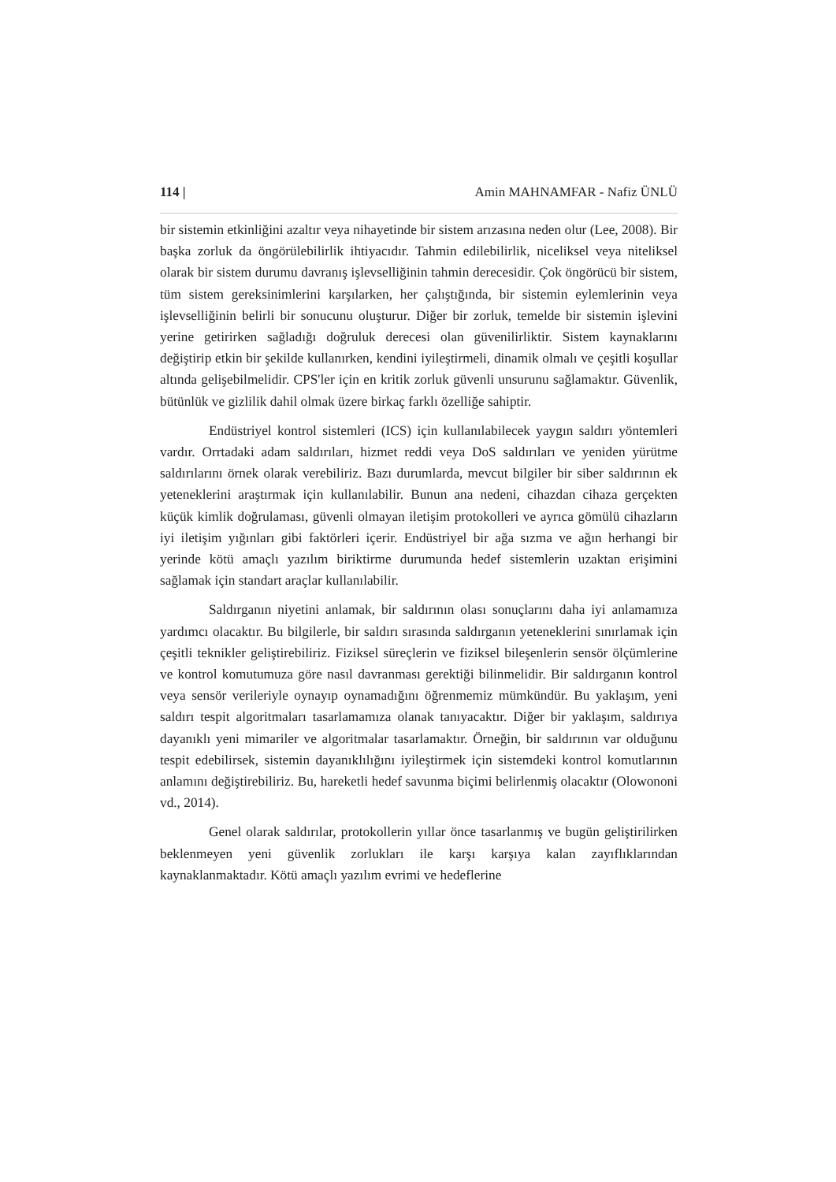114 | Amin MAHNAMFAR - Nafiz ÜNLÜ
bir sistemin etkinliğini azaltır veya nihayetinde bir sistem arızasına neden olur (Lee, 2008). Bir başka zorluk da öngörülebilirlik ihtiyacıdır. Tahmin edilebilirlik, niceliksel veya niteliksel olarak bir sistem durumu davranış işlevselliğinin tahmin derecesidir. Çok öngörücü bir sistem, tüm sistem gereksinimlerini karşılarken, her çalıştığında, bir sistemin eylemlerinin veya işlevselliğinin belirli bir sonucunu oluşturur. Diğer bir zorluk, temelde bir sistemin işlevini yerine getirirken sağladığı doğruluk derecesi olan güvenilirliktir. Sistem kaynaklarını değiştirip etkin bir şekilde kullanırken, kendini iyileştirmeli, dinamik olmalı ve çeşitli koşullar altında gelişebilmelidir. CPS'ler için en kritik zorluk güvenli unsurunu sağlamaktır. Güvenlik, bütünlük ve gizlilik dahil olmak üzere birkaç farklı özelliğe sahiptir.
Endüstriyel kontrol sistemleri (ICS) için kullanılabilecek yaygın saldırı yöntemleri vardır. Orrtadaki adam saldırıları, hizmet reddi veya DoS saldırıları ve yeniden yürütme saldırılarını örnek olarak verebiliriz. Bazı durumlarda, mevcut bilgiler bir siber saldırının ek yeteneklerini araştırmak için kullanılabilir. Bunun ana nedeni, cihazdan cihaza gerçekten küçük kimlik doğrulaması, güvenli olmayan iletişim protokolleri ve ayrıca gömülü cihazların iyi iletişim yığınları gibi faktörleri içerir. Endüstriyel bir ağa sızma ve ağın herhangi bir yerinde kötü amaçlı yazılım biriktirme durumunda hedef sistemlerin uzaktan erişimini sağlamak için standart araçlar kullanılabilir.
Saldırganın niyetini anlamak, bir saldırının olası sonuçlarını daha iyi anlamamıza yardımcı olacaktır. Bu bilgilerle, bir saldırı sırasında saldırganın yeteneklerini sınırlamak için çeşitli teknikler geliştirebiliriz. Fiziksel süreçlerin ve fiziksel bileşenlerin sensör ölçümlerine ve kontrol komutumuza göre nasıl davranması gerektiği bilinmelidir. Bir saldırganın kontrol veya sensör verileriyle oynayıp oynamadığını öğrenmemiz mümkündür. Bu yaklaşım, yeni saldırı tespit algoritmaları tasarlamamıza olanak tanıyacaktır. Diğer bir yaklaşım, saldırıya dayanıklı yeni mimariler ve algoritmalar tasarlamaktır. Örneğin, bir saldırının var olduğunu tespit edebilirsek, sistemin dayanıklılığını iyileştirmek için sistemdeki kontrol komutlarının anlamını değiştirebiliriz. Bu, hareketli hedef savunma biçimi belirlenmiş olacaktır (Olowononi vd., 2014).
Genel olarak saldırılar, protokollerin yıllar önce tasarlanmış ve bugün geliştirilirken beklenmeyen yeni güvenlik zorlukları ile karşı karşıya kalan zayıflıklarından kaynaklanmaktadır. Kötü amaçlı yazılım evrimi ve hedeflerine